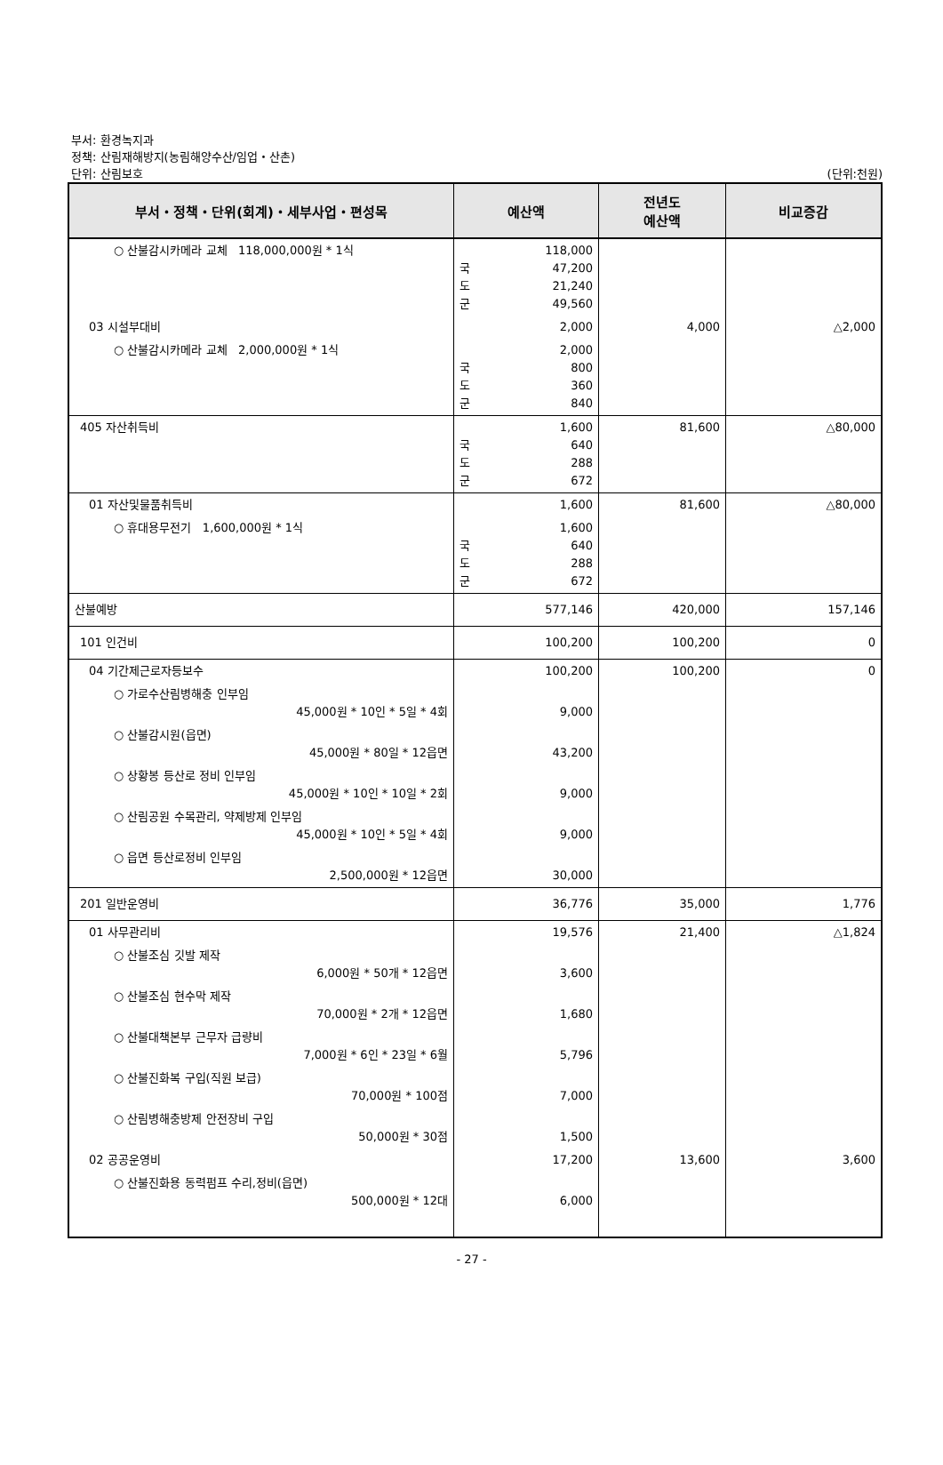부서: 환경녹지과
정책: 산림재해방지(농림해양수산/임업・산촌)
단위: 산림보호
(단위:천원)
| 부서・정책・단위(회계)・세부사업・편성목 | 예산액 | 전년도 예산액 | 비교증감 |
| --- | --- | --- | --- |
| ○ 산불감시카메라 교체 118,000,000원 * 1식 | 118,000 국 47,200 도 21,240 군 49,560 | | |
| 03 시설부대비 | 2,000 | 4,000 | △2,000 |
| ○ 산불감시카메라 교체 2,000,000원 * 1식 | 2,000 국 800 도 360 군 840 | | |
| 405 자산취득비 | 1,600 국 640 도 288 군 672 | 81,600 | △80,000 |
| 01 자산및물품취득비 | 1,600 | 81,600 | △80,000 |
| ○ 휴대용무전기 1,600,000원 * 1식 | 1,600 국 640 도 288 군 672 | | |
| 산불예방 | 577,146 | 420,000 | 157,146 |
| 101 인건비 | 100,200 | 100,200 | 0 |
| 04 기간제근로자등보수 | 100,200 | 100,200 | 0 |
| ○ 가로수산림병해충 인부임 45,000원 * 10인 * 5일 * 4회 | 9,000 | | |
| ○ 산불감시원(읍면) 45,000원 * 80일 * 12읍면 | 43,200 | | |
| ○ 상황봉 등산로 정비 인부임 45,000원 * 10인 * 10일 * 2회 | 9,000 | | |
| ○ 산림공원 수목관리, 약제방제 인부임 45,000원 * 10인 * 5일 * 4회 | 9,000 | | |
| ○ 읍면 등산로정비 인부임 2,500,000원 * 12읍면 | 30,000 | | |
| 201 일반운영비 | 36,776 | 35,000 | 1,776 |
| 01 사무관리비 | 19,576 | 21,400 | △1,824 |
| ○ 산불조심 깃발 제작 6,000원 * 50개 * 12읍면 | 3,600 | | |
| ○ 산불조심 현수막 제작 70,000원 * 2개 * 12읍면 | 1,680 | | |
| ○ 산불대책본부 근무자 급량비 7,000원 * 6인 * 23일 * 6월 | 5,796 | | |
| ○ 산불진화복 구입(직원 보급) 70,000원 * 100점 | 7,000 | | |
| ○ 산림병해충방제 안전장비 구입 50,000원 * 30점 | 1,500 | | |
| 02 공공운영비 | 17,200 | 13,600 | 3,600 |
| ○ 산불진화용 동력펌프 수리,정비(읍면) 500,000원 * 12대 | 6,000 | | |
- 27 -